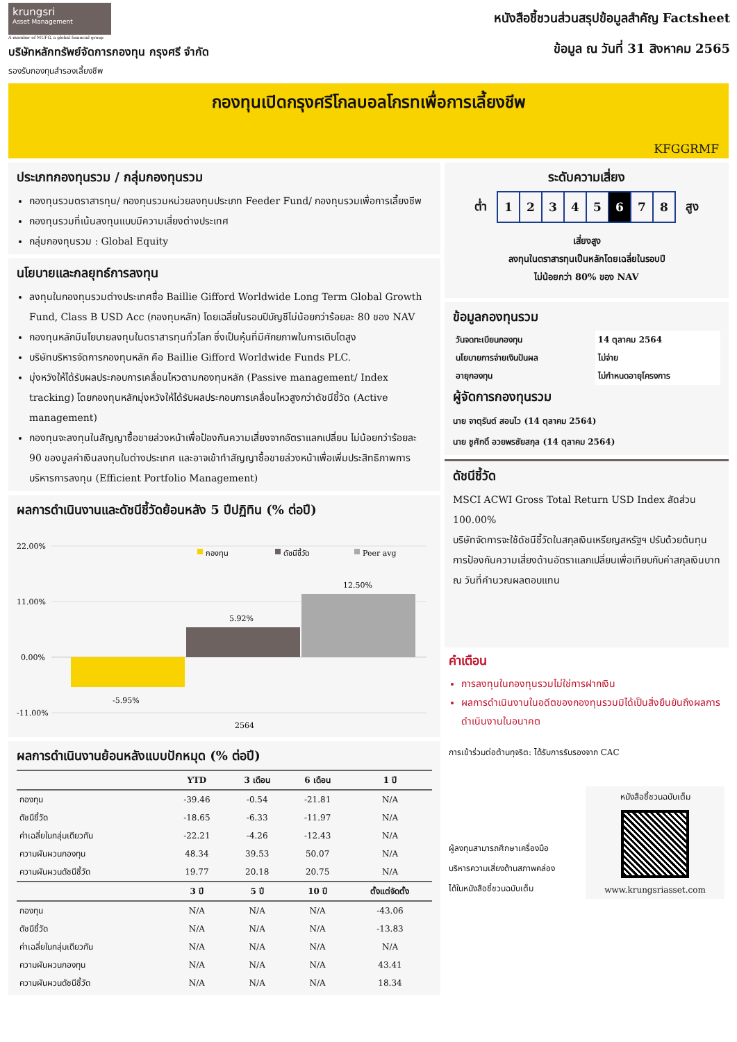krungsri
Asset Management
A member of MUFG, a global financial group
บริษัทหลักทรัพย์จัดการกองทุน กรุงศรี จำกัด
รองรับกองทุนสำรองเลี้ยงชีพ
หนังสือชี้ชวนส่วนสรุปข้อมูลสำคัญ Factsheet
ข้อมูล ณ วันที่ 31 สิงหาคม 2565
กองทุนเปิดกรุงศรีโกลบอลโกรทเพื่อการเลี้ยงชีพ
KFGGRMF
ประเภทกองทุนรวม / กลุ่มกองทุนรวม
กองทุนรวมตราสารทุน/ กองทุนรวมหน่วยลงทุนประเภท Feeder Fund/ กองทุนรวมเพื่อการเลี้ยงชีพ
กองทุนรวมที่เน้นลงทุนแบบมีความเสี่ยงต่างประเทศ
กลุ่มกองทุนรวม : Global Equity
นโยบายและกลยุทธ์การลงทุน
ลงทุนในกองทุนรวมต่างประเทศชื่อ Baillie Gifford Worldwide Long Term Global Growth Fund, Class B USD Acc (กองทุนหลัก) โดยเฉลี่ยในรอบปีบัญชีไม่น้อยกว่าร้อยละ 80 ของ NAV
กองทุนหลักมีนโยบายลงทุนในตราสารทุนทั่วโลก ซึ่งเป็นหุ้นที่มีศักยภาพในการเติบโตสูง
บริษัทบริหารจัดการกองทุนหลัก คือ Baillie Gifford Worldwide Funds PLC.
มุ่งหวังให้ได้รับผลประกอบการเคลื่อนไหวตามกองทุนหลัก (Passive management/ Index tracking) โดยกองทุนหลักมุ่งหวังให้ได้รับผลประกอบการเคลื่อนไหวสูงกว่าดัชนีชี้วัด (Active management)
กองทุนจะลงทุนในสัญญาซื้อขายล่วงหน้าเพื่อป้องกันความเสี่ยงจากอัตราแลกเปลี่ยน ไม่น้อยกว่าร้อยละ 90 ของมูลค่าเงินลงทุนในต่างประเทศ และอาจเข้าทำสัญญาซื้อขายล่วงหน้าเพื่อเพิ่มประสิทธิภาพการบริหารการลงทุน (Efficient Portfolio Management)
ผลการดำเนินงานและดัชนีชี้วัดย้อนหลัง 5 ปีปฏิทิน (% ต่อปี)
22.00%
11.00%
0.00%
-11.00%
กองทุน
ดัชนีชี้วัด
Peer avg
-5.95%
5.92%
12.50%
2564
ผลการดำเนินงานย้อนหลังแบบปักหมุด (% ต่อปี)
| | YTD | 3 เดือน | 6 เดือน | 1 ปี |
| --- | --- | --- | --- | --- |
| กองทุน | -39.46 | -0.54 | -21.81 | N/A |
| ดัชนีชี้วัด | -18.65 | -6.33 | -11.97 | N/A |
| ค่าเฉลี่ยในกลุ่มเดียวกัน | -22.21 | -4.26 | -12.43 | N/A |
| ความผันผวนกองทุน | 48.34 | 39.53 | 50.07 | N/A |
| ความผันผวนดัชนีชี้วัด | 19.77 | 20.18 | 20.75 | N/A |
| | 3 ปี | 5 ปี | 10 ปี | ตั้งแต่จัดตั้ง |
| กองทุน | N/A | N/A | N/A | -43.06 |
| ดัชนีชี้วัด | N/A | N/A | N/A | -13.83 |
| ค่าเฉลี่ยในกลุ่มเดียวกัน | N/A | N/A | N/A | N/A |
| ความผันผวนกองทุน | N/A | N/A | N/A | 43.41 |
| ความผันผวนดัชนีชี้วัด | N/A | N/A | N/A | 18.34 |
ระดับความเสี่ยง
ต่ำ
| 1 | 2 | 3 | 4 | 5 | 6 | 7 | 8 |
สูง
เสี่ยงสูง
ลงทุนในตราสารทุนเป็นหลักโดยเฉลี่ยในรอบปี
ไม่น้อยกว่า 80% ของ NAV
ข้อมูลกองทุนรวม
| วันจดทะเบียนกองทุน | 14 ตุลาคม 2564 |
| นโยบายการจ่ายเงินปันผล | ไม่จ่าย |
| อายุกองทุน | ไม่กำหนดอายุโครงการ |
ผู้จัดการกองทุนรวม
นาย จาตุรันต์ สอนไว (14 ตุลาคม 2564)
นาย ชูศักดิ์ อวยพรชัยสกุล (14 ตุลาคม 2564)
ดัชนีชี้วัด
MSCI ACWI Gross Total Return USD Index สัดส่วน 100.00%
บริษัทจัดการจะใช้ดัชนีชี้วัดในสกุลเงินเหรียญสหรัฐฯ ปรับด้วยต้นทุนการป้องกันความเสี่ยงด้านอัตราแลกเปลี่ยนเพื่อเทียบกับค่าสกุลเงินบาท ณ วันที่คำนวณผลตอบแทน
คำเตือน
การลงทุนในกองทุนรวมไม่ใช่การฝากเงิน
ผลการดำเนินงานในอดีตของกองทุนรวมมิได้เป็นสิ่งยืนยันถึงผลการดำเนินงานในอนาคต
การเข้าร่วมต่อต้านทุจริต: ได้รับการรับรองจาก CAC
ผู้ลงทุนสามารถศึกษาเครื่องมือ
บริหารความเสี่ยงด้านสภาพคล่อง
ได้ในหนังสือชี้ชวนฉบับเต็ม
หนังสือชี้ชวนฉบับเต็ม
www.krungsriasset.com